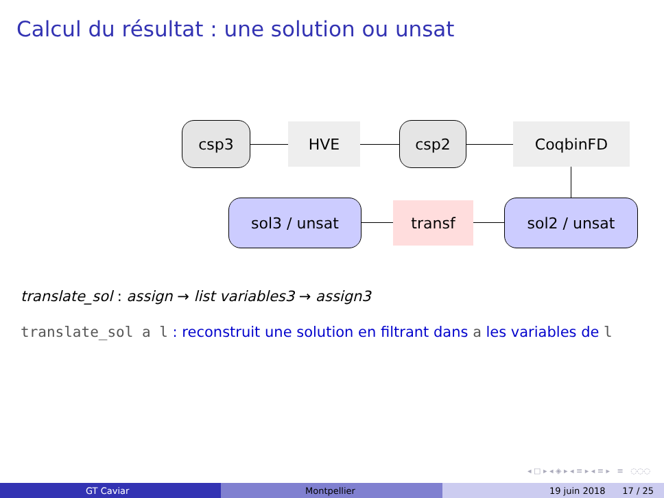Calcul du résultat : une solution ou unsat
csp3 HVE csp2 CoqbinFD
sol2 / unsat
transf
sol3 / unsat
translate_sol : assign → list variables3 → assign3
translate_sol a l : reconstruit une solution en filtrant dans a les variables de l
◂ □ ▸ ◂ ◈ ▸ ◂ ≡ ▸ ◂ ≡ ▸ ≡ ◌◌◌
GT Caviar Montpellier 19 juin 2018 17 / 25